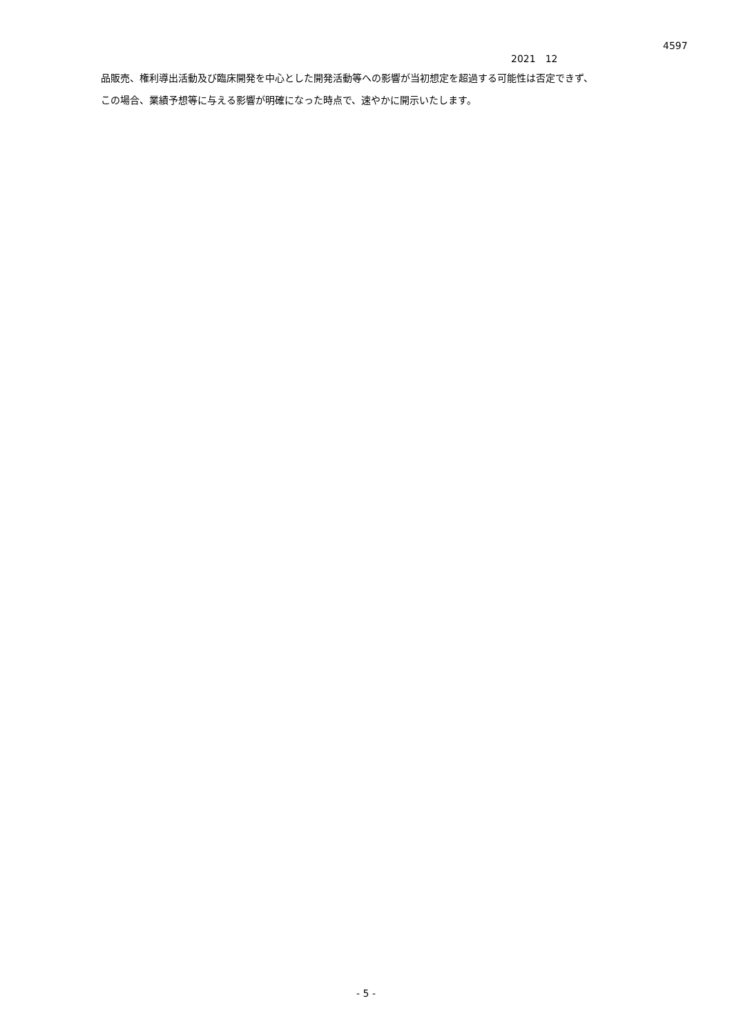4597
2021　12
品販売、権利導出活動及び臨床開発を中心とした開発活動等への影響が当初想定を超過する可能性は否定できず、
この場合、業績予想等に与える影響が明確になった時点で、速やかに開示いたします。
- 5 -